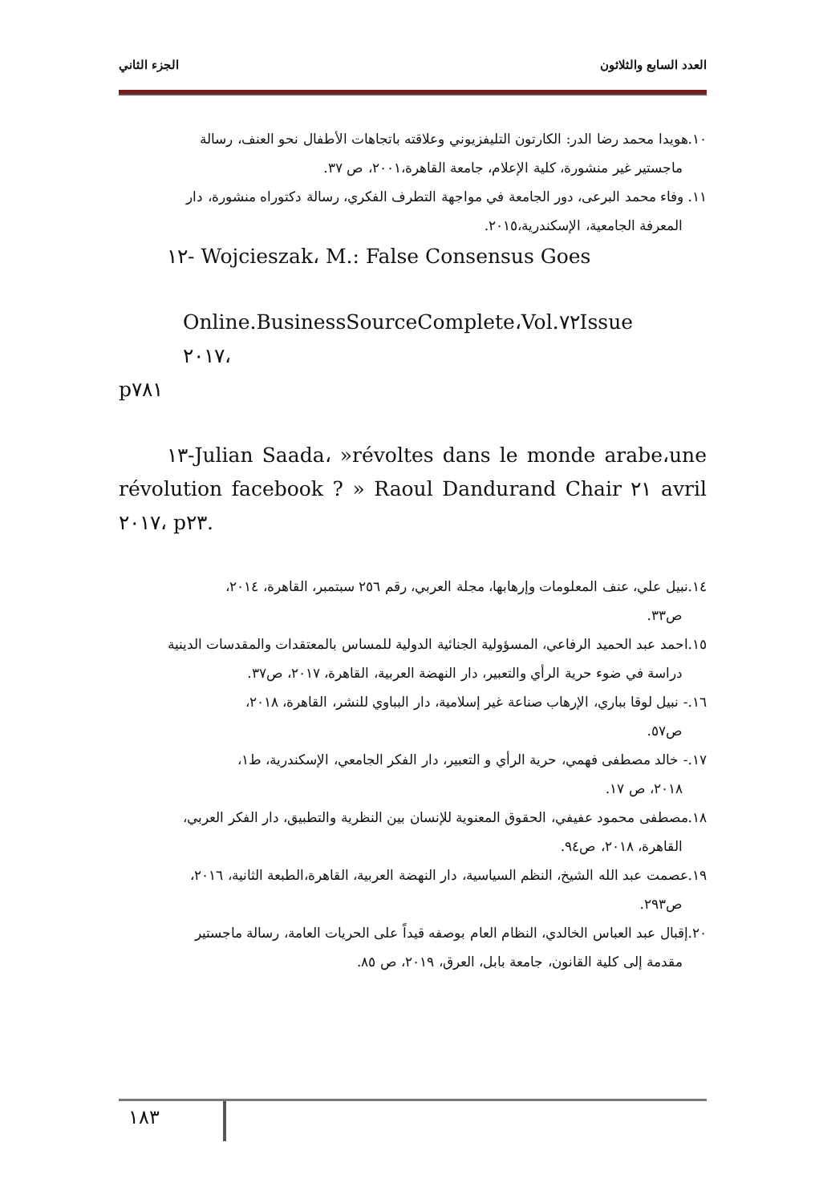العدد السابع والثلاثون الجزء الثاني
١٠.هويدا محمد رضا الدر: الكارتون التليفزيوني وعلاقته باتجاهات الأطفال نحو العنف، رسالة
ماجستير غير منشورة، كلية الإعلام، جامعة القاهرة،٢٠٠١، ص ٣٧.
١١. وفاء محمد البرعى، دور الجامعة في مواجهة التطرف الفكري، رسالة دكتوراه منشورة، دار
المعرفة الجامعية، الإسكندرية،٢٠١٥.
١٢- Wojcieszak، M.: False Consensus Goes
Online.BusinessSourceComplete،Vol.٧٢Issue ٢٠١٧،
p٧٨١
١٣-Julian Saada، »révoltes dans le monde arabe،une révolution facebook ? » Raoul Dandurand Chair ٢١ avril ٢٠١٧، p٢٣.
١٤.نبيل علي، عنف المعلومات وإرهابها، مجلة العربي، رقم ٢٥٦ سبتمبر، القاهرة، ٢٠١٤،
ص٣٣.
١٥.احمد عبد الحميد الرفاعي، المسؤولية الجنائية الدولية للمساس بالمعتقدات والمقدسات الدينية
دراسة في ضوء حرية الرأي والتعبير، دار النهضة العربية، القاهرة، ٢٠١٧، ص٣٧.
١٦.- نبيل لوقا بباري، الإرهاب صناعة غير إسلامية، دار البباوي للنشر، القاهرة، ٢٠١٨،
ص٥٧.
١٧.- خالد مصطفى فهمي، حرية الرأي و التعبير، دار الفكر الجامعي، الإسكندرية، ط١،
٢٠١٨، ص ١٧.
١٨.مصطفى محمود عفيفي، الحقوق المعنوية للإنسان بين النظرية والتطبيق، دار الفكر العربي،
القاهرة، ٢٠١٨، ص٩٤.
١٩.عصمت عبد الله الشيخ، النظم السياسية، دار النهضة العربية، القاهرة،الطبعة الثانية، ٢٠١٦،
ص٢٩٣.
٢٠.إقبال عبد العباس الخالدي، النظام العام بوصفه قيداً على الحريات العامة، رسالة ماجستير
مقدمة إلى كلية القانون، جامعة بابل، العرق، ٢٠١٩، ص ٨٥.
١٨٣